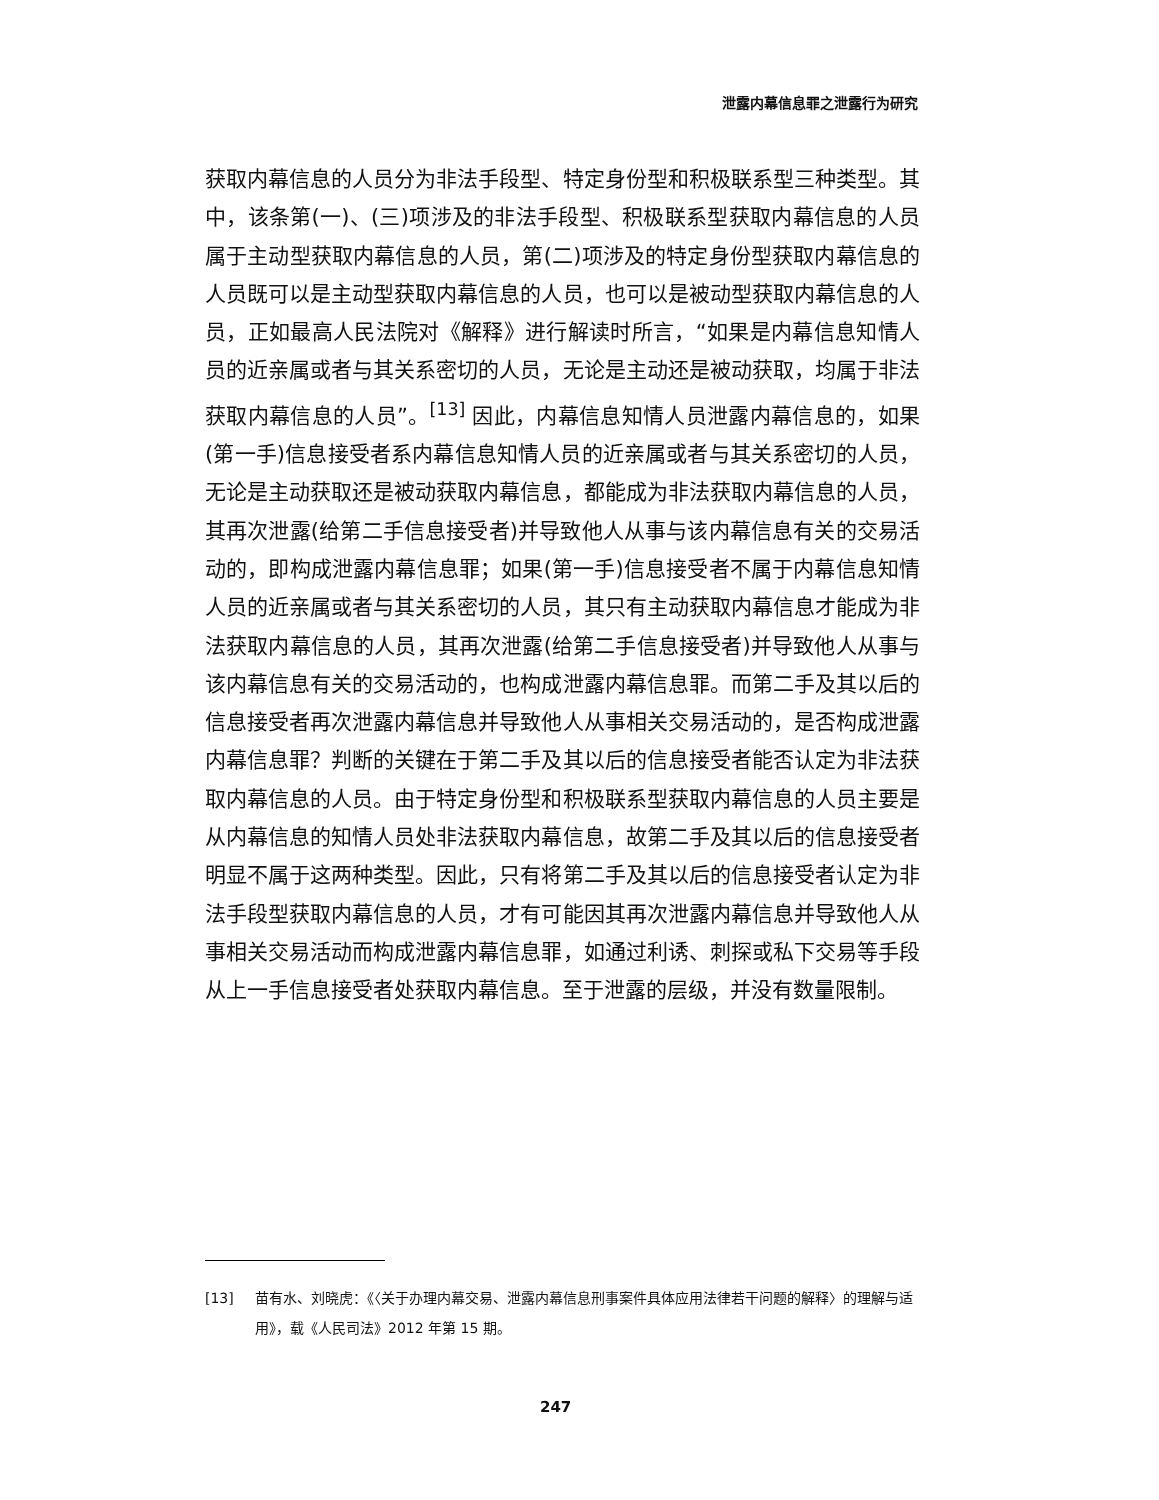泄露内幕信息罪之泄露行为研究
获取内幕信息的人员分为非法手段型、特定身份型和积极联系型三种类型。其中，该条第(一)、(三)项涉及的非法手段型、积极联系型获取内幕信息的人员属于主动型获取内幕信息的人员，第(二)项涉及的特定身份型获取内幕信息的人员既可以是主动型获取内幕信息的人员，也可以是被动型获取内幕信息的人员，正如最高人民法院对《解释》进行解读时所言，“如果是内幕信息知情人员的近亲属或者与其关系密切的人员，无论是主动还是被动获取，均属于非法获取内幕信息的人员”。<sup>[13]</sup> 因此，内幕信息知情人员泄露内幕信息的，如果(第一手)信息接受者系内幕信息知情人员的近亲属或者与其关系密切的人员，无论是主动获取还是被动获取内幕信息，都能成为非法获取内幕信息的人员，其再次泄露(给第二手信息接受者)并导致他人从事与该内幕信息有关的交易活动的，即构成泄露内幕信息罪；如果(第一手)信息接受者不属于内幕信息知情人员的近亲属或者与其关系密切的人员，其只有主动获取内幕信息才能成为非法获取内幕信息的人员，其再次泄露(给第二手信息接受者)并导致他人从事与该内幕信息有关的交易活动的，也构成泄露内幕信息罪。而第二手及其以后的信息接受者再次泄露内幕信息并导致他人从事相关交易活动的，是否构成泄露内幕信息罪？判断的关键在于第二手及其以后的信息接受者能否认定为非法获取内幕信息的人员。由于特定身份型和积极联系型获取内幕信息的人员主要是从内幕信息的知情人员处非法获取内幕信息，故第二手及其以后的信息接受者明显不属于这两种类型。因此，只有将第二手及其以后的信息接受者认定为非法手段型获取内幕信息的人员，才有可能因其再次泄露内幕信息并导致他人从事相关交易活动而构成泄露内幕信息罪，如通过利诱、刺探或私下交易等手段从上一手信息接受者处获取内幕信息。至于泄露的层级，并没有数量限制。
[13] 苗有水、刘晓虎：《〈关于办理内幕交易、泄露内幕信息刑事案件具体应用法律若干问题的解释〉的理解与适用》，载《人民司法》2012 年第 15 期。
247